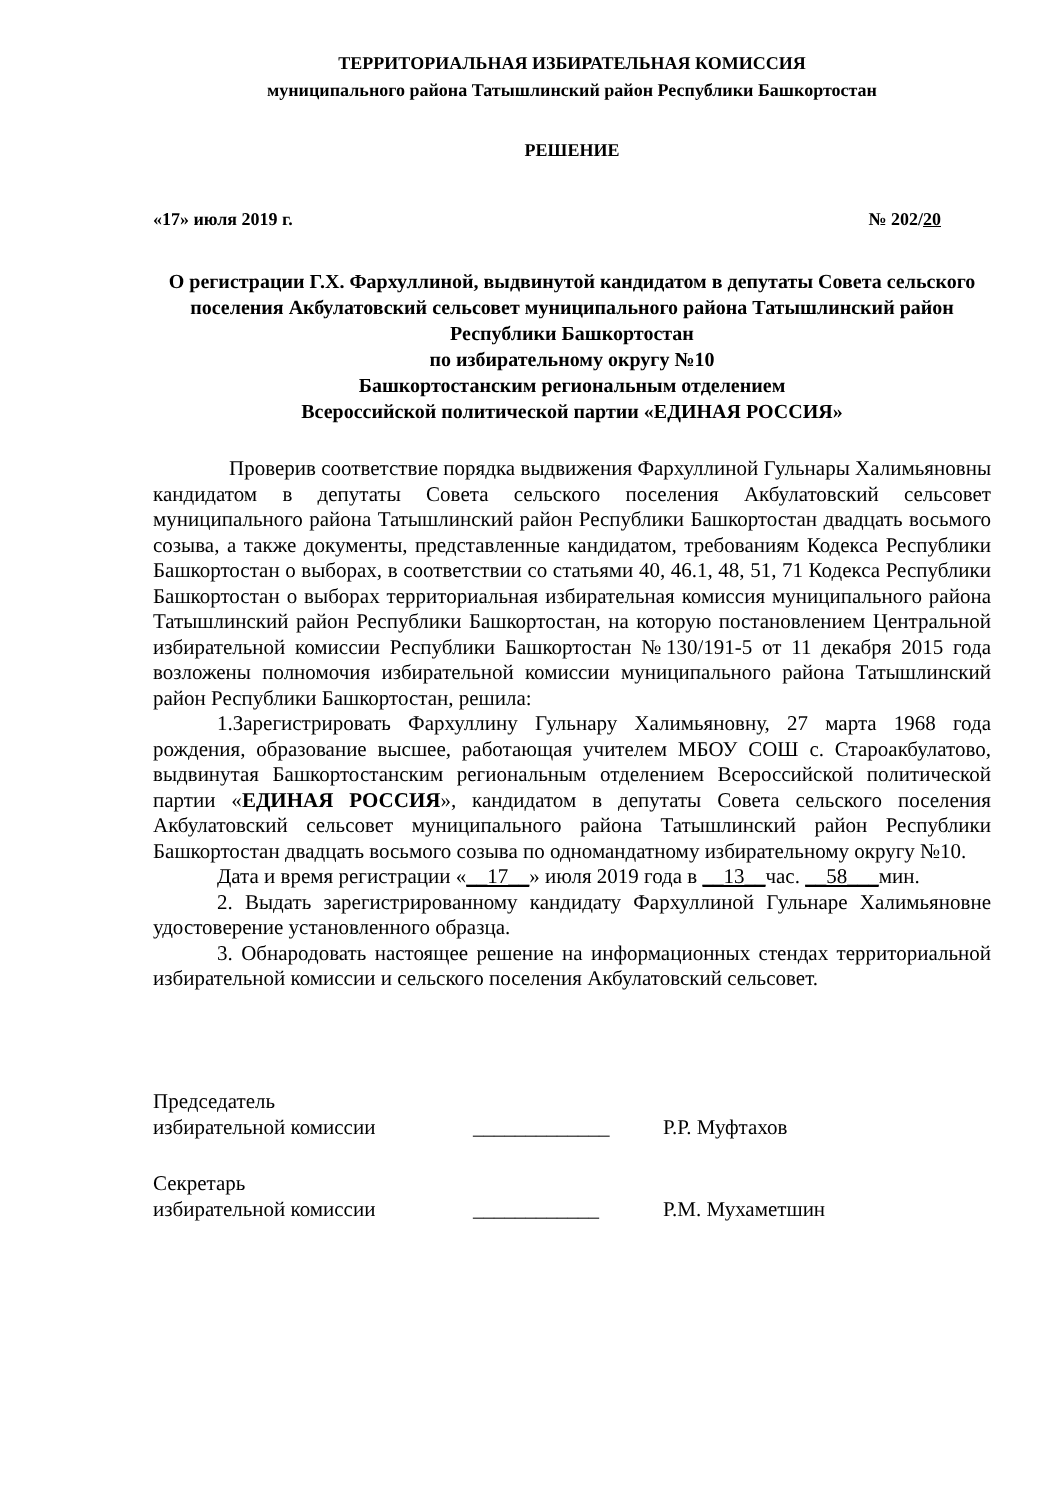ТЕРРИТОРИАЛЬНАЯ ИЗБИРАТЕЛЬНАЯ КОМИССИЯ
муниципального района Татышлинский район Республики Башкортостан
РЕШЕНИЕ
«17» июля 2019 г. № 202/20
О регистрации Г.Х. Фархуллиной, выдвинутой кандидатом в депутаты Совета сельского поселения Акбулатовский сельсовет муниципального района Татышлинский район Республики Башкортостан
по избирательному округу №10
Башкортостанским региональным отделением
Всероссийской политической партии «ЕДИНАЯ РОССИЯ»
Проверив соответствие порядка выдвижения Фархуллиной Гульнары Халимьяновны кандидатом в депутаты Совета сельского поселения Акбулатовский сельсовет муниципального района Татышлинский район Республики Башкортостан двадцать восьмого созыва, а также документы, представленные кандидатом, требованиям Кодекса Республики Башкортостан о выборах, в соответствии со статьями 40, 46.1, 48, 51, 71 Кодекса Республики Башкортостан о выборах территориальная избирательная комиссия муниципального района Татышлинский район Республики Башкортостан, на которую постановлением Центральной избирательной комиссии Республики Башкортостан №130/191-5 от 11 декабря 2015 года возложены полномочия избирательной комиссии муниципального района Татышлинский район Республики Башкортостан, решила:
1.Зарегистрировать Фархуллину Гульнару Халимьяновну, 27 марта 1968 года рождения, образование высшее, работающая учителем МБОУ СОШ с. Староакбулатово, выдвинутая Башкортостанским региональным отделением Всероссийской политической партии «ЕДИНАЯ РОССИЯ», кандидатом в депутаты Совета сельского поселения Акбулатовский сельсовет муниципального района Татышлинский район Республики Башкортостан двадцать восьмого созыва по одномандатному избирательному округу №10.
Дата и время регистрации «__17__» июля 2019 года в __13__час. __58___мин.
2. Выдать зарегистрированному кандидату Фархуллиной Гульнаре Халимьяновне удостоверение установленного образца.
3. Обнародовать настоящее решение на информационных стендах территориальной избирательной комиссии и сельского поселения Акбулатовский сельсовет.
Председатель
избирательной комиссии _____________ Р.Р. Муфтахов
Секретарь
избирательной комиссии ____________ Р.М. Мухаметшин